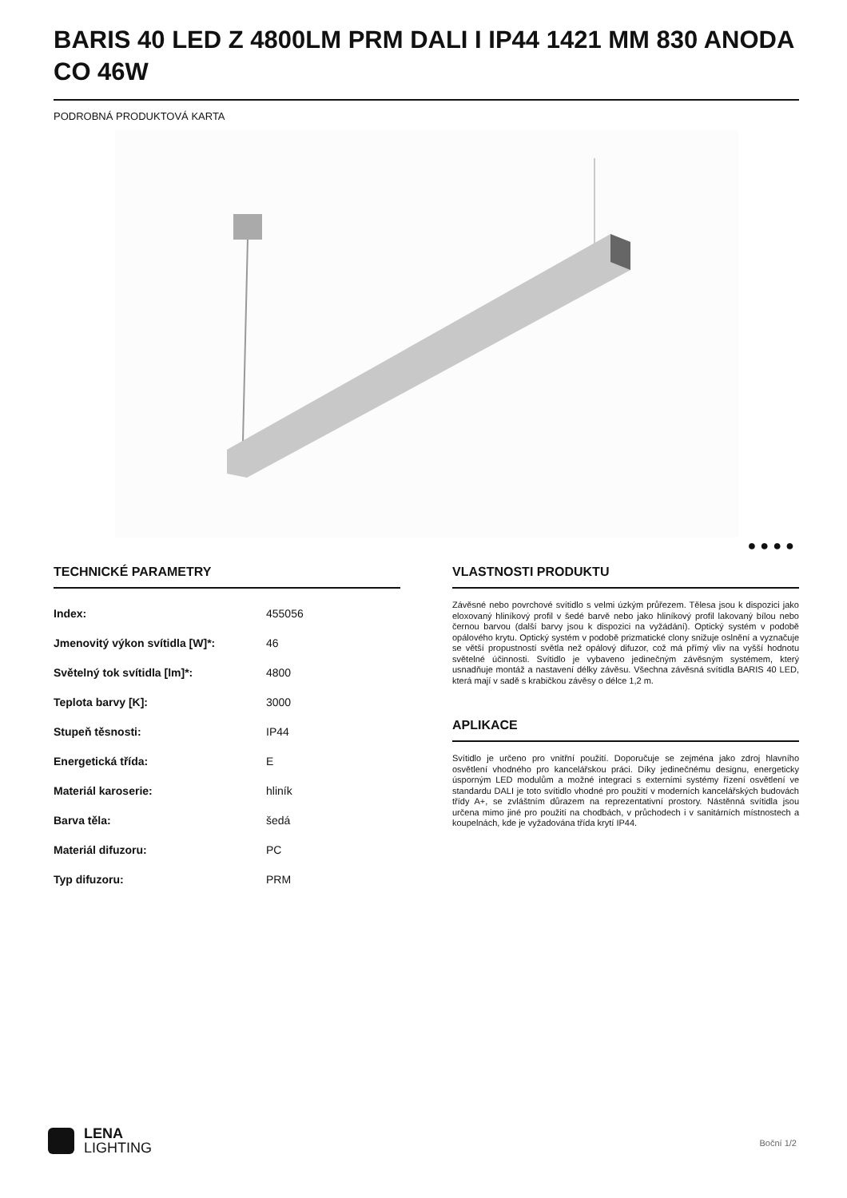BARIS 40 LED Z 4800LM PRM DALI I IP44 1421 MM 830 ANODA CO 46W
PODROBNÁ PRODUKTOVÁ KARTA
● ● ● ●
TECHNICKÉ PARAMETRY
| Index: | 455056 |
| Jmenovitý výkon svítidla [W]*: | 46 |
| Světelný tok svítidla [lm]*: | 4800 |
| Teplota barvy [K]: | 3000 |
| Stupeň těsnosti: | IP44 |
| Energetická třída: | E |
| Materiál karoserie: | hliník |
| Barva těla: | šedá |
| Materiál difuzoru: | PC |
| Typ difuzoru: | PRM |
VLASTNOSTI PRODUKTU
Závěsné nebo povrchové svítidlo s velmi úzkým průřezem. Tělesa jsou k dispozici jako eloxovaný hliníkový profil v šedé barvě nebo jako hliníkový profil lakovaný bílou nebo černou barvou (další barvy jsou k dispozici na vyžádání). Optický systém v podobě opálového krytu. Optický systém v podobě prizmatické clony snižuje oslnění a vyznačuje se větší propustností světla než opálový difuzor, což má přímý vliv na vyšší hodnotu světelné účinnosti. Svítidlo je vybaveno jedinečným závěsným systémem, který usnadňuje montáž a nastavení délky závěsu. Všechna závěsná svítidla BARIS 40 LED, která mají v sadě s krabičkou závěsy o délce 1,2 m.
APLIKACE
Svítidlo je určeno pro vnitřní použití. Doporučuje se zejména jako zdroj hlavního osvětlení vhodného pro kancelářskou práci. Díky jedinečnému designu, energeticky úsporným LED modulům a možné integraci s externími systémy řízení osvětlení ve standardu DALI je toto svítidlo vhodné pro použití v moderních kancelářských budovách třídy A+, se zvláštním důrazem na reprezentativní prostory. Nástěnná svítidla jsou určena mimo jiné pro použití na chodbách, v průchodech i v sanitárních místnostech a koupelnách, kde je vyžadována třída krytí IP44.
LENA
LIGHTING
Boční 1/2